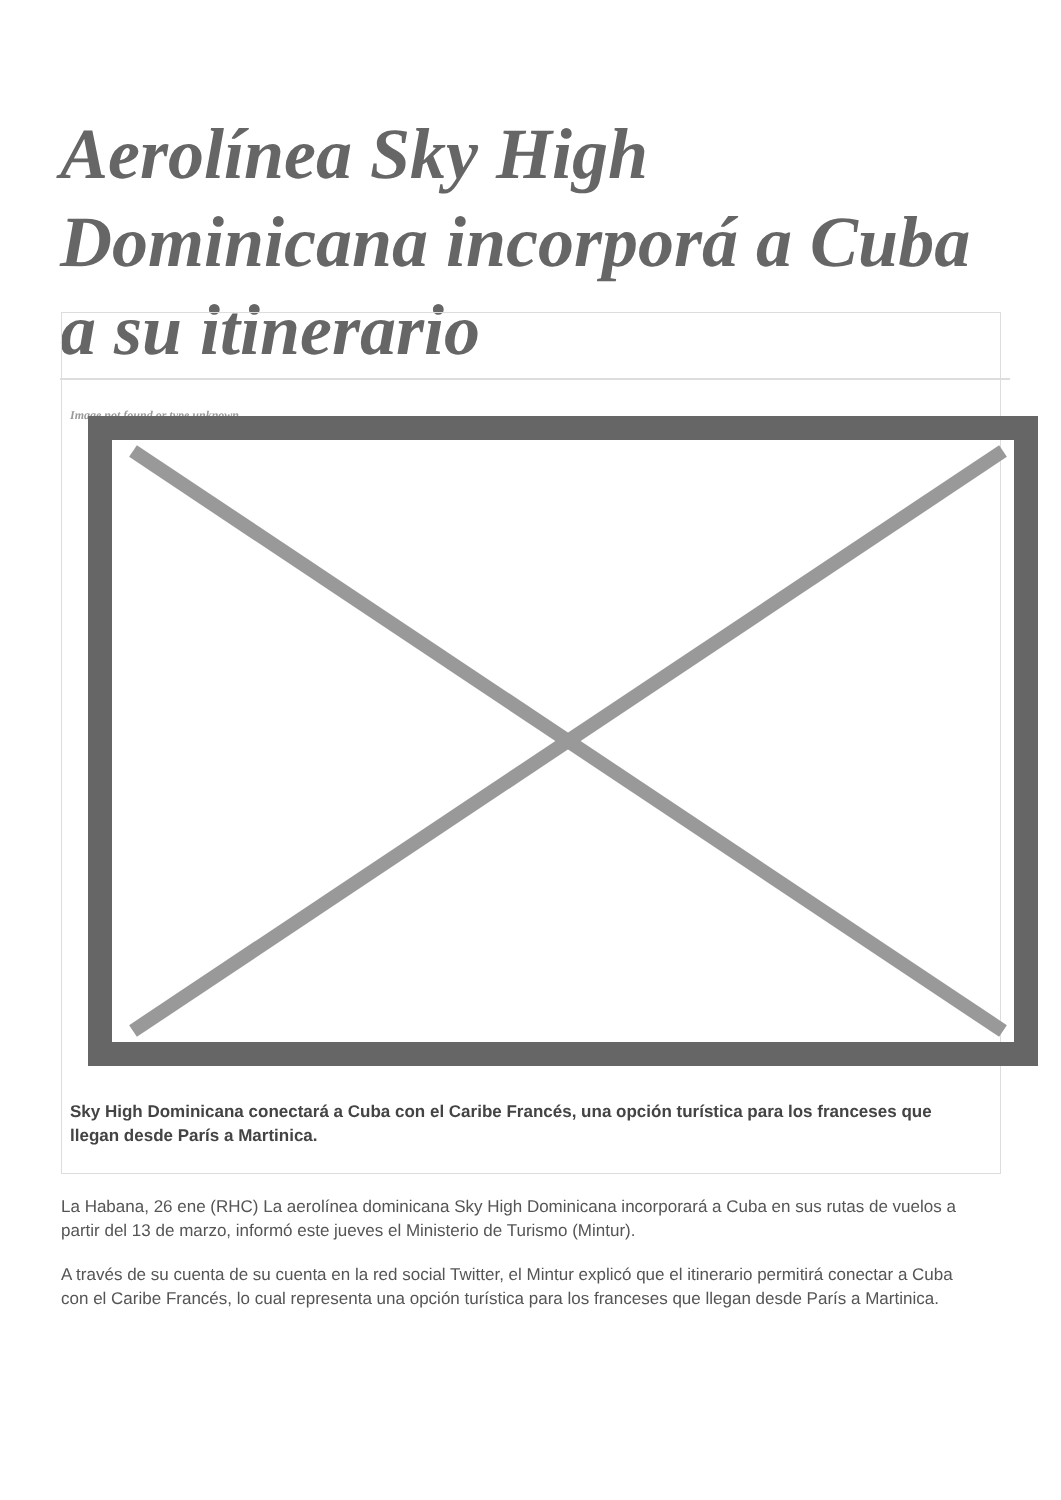Aerolínea Sky High Dominicana incorporá a Cuba a su itinerario
Image not found or type unknown
Sky High Dominicana conectará a Cuba con el Caribe Francés, una opción turística para los franceses que llegan desde París a Martinica.
La Habana, 26 ene (RHC) La aerolínea dominicana Sky High Dominicana incorporará a Cuba en sus rutas de vuelos a partir del 13 de marzo, informó este jueves el Ministerio de Turismo (Mintur).
A través de su cuenta de su cuenta en la red social Twitter, el Mintur explicó que el itinerario permitirá conectar a Cuba con el Caribe Francés, lo cual representa una opción turística para los franceses que llegan desde París a Martinica.